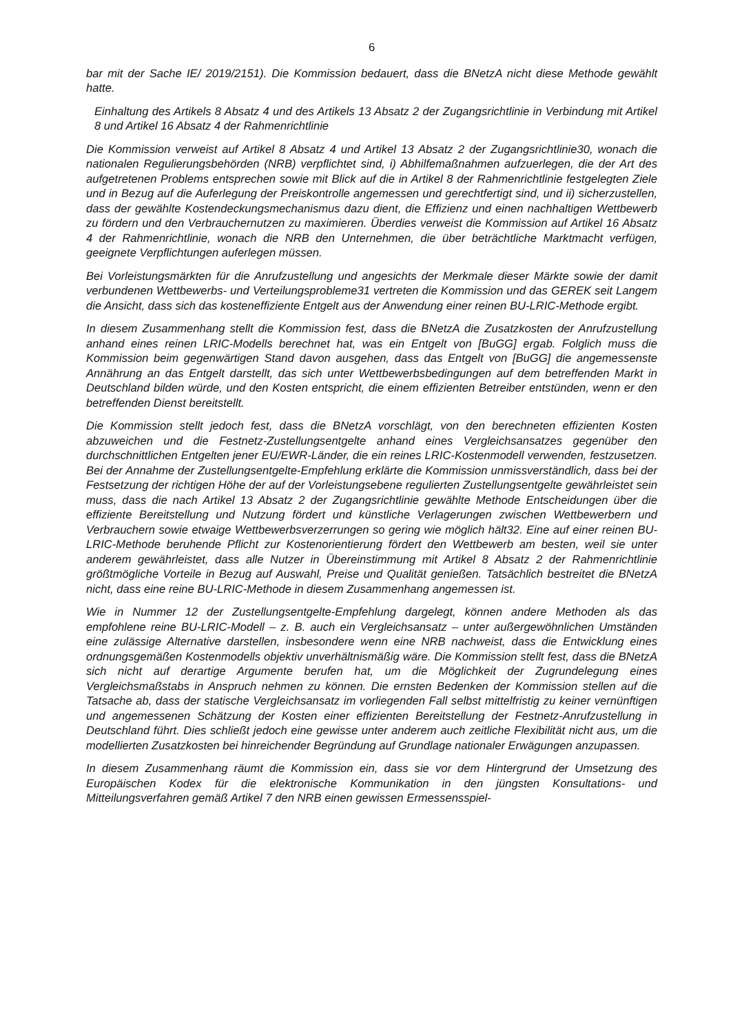6
bar mit der Sache IE/ 2019/2151). Die Kommission bedauert, dass die BNetzA nicht diese Methode gewählt hatte.
Einhaltung des Artikels 8 Absatz 4 und des Artikels 13 Absatz 2 der Zugangsrichtlinie in Verbindung mit Artikel 8 und Artikel 16 Absatz 4 der Rahmenrichtlinie
Die Kommission verweist auf Artikel 8 Absatz 4 und Artikel 13 Absatz 2 der Zugangsrichtlinie30, wonach die nationalen Regulierungsbehörden (NRB) verpflichtet sind, i) Abhilfemaßnahmen aufzuerlegen, die der Art des aufgetretenen Problems entsprechen sowie mit Blick auf die in Artikel 8 der Rahmenrichtlinie festgelegten Ziele und in Bezug auf die Auferlegung der Preiskontrolle angemessen und gerechtfertigt sind, und ii) sicherzustellen, dass der gewählte Kostendeckungsmechanismus dazu dient, die Effizienz und einen nachhaltigen Wettbewerb zu fördern und den Verbrauchernutzen zu maximieren. Überdies verweist die Kommission auf Artikel 16 Absatz 4 der Rahmenrichtlinie, wonach die NRB den Unternehmen, die über beträchtliche Marktmacht verfügen, geeignete Verpflichtungen auferlegen müssen.
Bei Vorleistungsmärkten für die Anrufzustellung und angesichts der Merkmale dieser Märkte sowie der damit verbundenen Wettbewerbs- und Verteilungsprobleme31 vertreten die Kommission und das GEREK seit Langem die Ansicht, dass sich das kosteneffiziente Entgelt aus der Anwendung einer reinen BU-LRIC-Methode ergibt.
In diesem Zusammenhang stellt die Kommission fest, dass die BNetzA die Zusatzkosten der Anrufzustellung anhand eines reinen LRIC-Modells berechnet hat, was ein Entgelt von [BuGG] ergab. Folglich muss die Kommission beim gegenwärtigen Stand davon ausgehen, dass das Entgelt von [BuGG] die angemessenste Annährung an das Entgelt darstellt, das sich unter Wettbewerbsbedingungen auf dem betreffenden Markt in Deutschland bilden würde, und den Kosten entspricht, die einem effizienten Betreiber entstünden, wenn er den betreffenden Dienst bereitstellt.
Die Kommission stellt jedoch fest, dass die BNetzA vorschlägt, von den berechneten effizienten Kosten abzuweichen und die Festnetz-Zustellungsentgelte anhand eines Vergleichsansatzes gegenüber den durchschnittlichen Entgelten jener EU/EWR-Länder, die ein reines LRIC-Kostenmodell verwenden, festzusetzen. Bei der Annahme der Zustellungsentgelte-Empfehlung erklärte die Kommission unmissverständlich, dass bei der Festsetzung der richtigen Höhe der auf der Vorleistungsebene regulierten Zustellungsentgelte gewährleistet sein muss, dass die nach Artikel 13 Absatz 2 der Zugangsrichtlinie gewählte Methode Entscheidungen über die effiziente Bereitstellung und Nutzung fördert und künstliche Verlagerungen zwischen Wettbewerbern und Verbrauchern sowie etwaige Wettbewerbsverzerrungen so gering wie möglich hält32. Eine auf einer reinen BU-LRIC-Methode beruhende Pflicht zur Kostenorientierung fördert den Wettbewerb am besten, weil sie unter anderem gewährleistet, dass alle Nutzer in Übereinstimmung mit Artikel 8 Absatz 2 der Rahmenrichtlinie größtmögliche Vorteile in Bezug auf Auswahl, Preise und Qualität genießen. Tatsächlich bestreitet die BNetzA nicht, dass eine reine BU-LRIC-Methode in diesem Zusammenhang angemessen ist.
Wie in Nummer 12 der Zustellungsentgelte-Empfehlung dargelegt, können andere Methoden als das empfohlene reine BU-LRIC-Modell – z. B. auch ein Vergleichsansatz – unter außergewöhnlichen Umständen eine zulässige Alternative darstellen, insbesondere wenn eine NRB nachweist, dass die Entwicklung eines ordnungsgemäßen Kostenmodells objektiv unverhältnismäßig wäre. Die Kommission stellt fest, dass die BNetzA sich nicht auf derartige Argumente berufen hat, um die Möglichkeit der Zugrundelegung eines Vergleichsmaßstabs in Anspruch nehmen zu können. Die ernsten Bedenken der Kommission stellen auf die Tatsache ab, dass der statische Vergleichsansatz im vorliegenden Fall selbst mittelfristig zu keiner vernünftigen und angemessenen Schätzung der Kosten einer effizienten Bereitstellung der Festnetz-Anrufzustellung in Deutschland führt. Dies schließt jedoch eine gewisse unter anderem auch zeitliche Flexibilität nicht aus, um die modellierten Zusatzkosten bei hinreichender Begründung auf Grundlage nationaler Erwägungen anzupassen.
In diesem Zusammenhang räumt die Kommission ein, dass sie vor dem Hintergrund der Umsetzung des Europäischen Kodex für die elektronische Kommunikation in den jüngsten Konsultations- und Mitteilungsverfahren gemäß Artikel 7 den NRB einen gewissen Ermessensspiel-